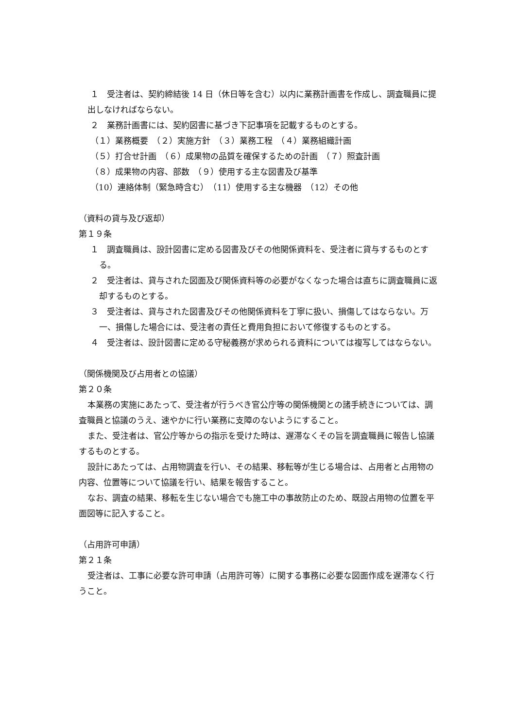１　受注者は、契約締結後 14 日（休日等を含む）以内に業務計画書を作成し、調査職員に提出しなければならない。
２　業務計画書には、契約図書に基づき下記事項を記載するものとする。
（１）業務概要　（２）実施方針　（３）業務工程　（４）業務組織計画
（５）打合せ計画　（６）成果物の品質を確保するための計画　（７）照査計画
（８）成果物の内容、部数　（９）使用する主な図書及び基準
（10）連絡体制（緊急時含む）　（11）使用する主な機器　（12）その他
（資料の貸与及び返却）
第１９条
１　調査職員は、設計図書に定める図書及びその他関係資料を、受注者に貸与するものとする。
２　受注者は、貸与された図面及び関係資料等の必要がなくなった場合は直ちに調査職員に返却するものとする。
３　受注者は、貸与された図書及びその他関係資料を丁寧に扱い、損傷してはならない。万一、損傷した場合には、受注者の責任と費用負担において修復するものとする。
４　受注者は、設計図書に定める守秘義務が求められる資料については複写してはならない。
（関係機関及び占用者との協議）
第２０条
本業務の実施にあたって、受注者が行うべき官公庁等の関係機関との諸手続きについては、調査職員と協議のうえ、速やかに行い業務に支障のないようにすること。
また、受注者は、官公庁等からの指示を受けた時は、遅滞なくその旨を調査職員に報告し協議するものとする。
設計にあたっては、占用物調査を行い、その結果、移転等が生じる場合は、占用者と占用物の内容、位置等について協議を行い、結果を報告すること。
なお、調査の結果、移転を生じない場合でも施工中の事故防止のため、既設占用物の位置を平面図等に記入すること。
（占用許可申請）
第２１条
受注者は、工事に必要な許可申請（占用許可等）に関する事務に必要な図面作成を遅滞なく行うこと。